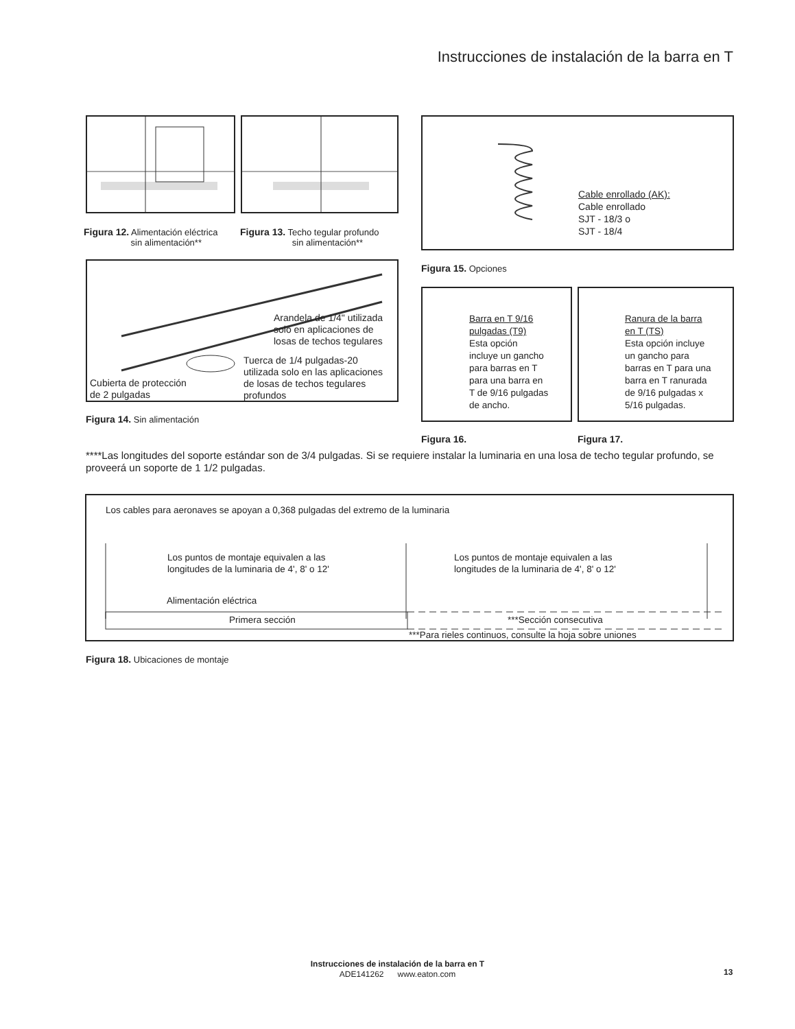Instrucciones de instalación de la barra en T
Figura 12. Alimentación eléctrica
sin alimentación**
Figura 13. Techo tegular profundo
sin alimentación**
Arandela de 1/4" utilizada
solo en aplicaciones de
losas de techos tegulares
Tuerca de 1/4 pulgadas-20
utilizada solo en las aplicaciones
de losas de techos tegulares
profundos
Cubierta de protección
de 2 pulgadas
Figura 14. Sin alimentación
Cable enrollado (AK):
Cable enrollado
SJT - 18/3 o
SJT - 18/4
Figura 15. Opciones
Barra en T 9/16
pulgadas (T9)
Esta opción
incluye un gancho
para barras en T
para una barra en
T de 9/16 pulgadas
de ancho.
Ranura de la barra
en T (TS)
Esta opción incluye
un gancho para
barras en T para una
barra en T ranurada
de 9/16 pulgadas x
5/16 pulgadas.
Figura 16. Figura 17.
****Las longitudes del soporte estándar son de 3/4 pulgadas. Si se requiere instalar la luminaria en una losa de techo tegular profundo, se proveerá un soporte de 1 1/2 pulgadas.
Los cables para aeronaves se apoyan a 0,368 pulgadas del extremo de la luminaria
Los puntos de montaje equivalen a las
longitudes de la luminaria de 4', 8' o 12'
Los puntos de montaje equivalen a las
longitudes de la luminaria de 4', 8' o 12'
Alimentación eléctrica
Primera sección ***Sección consecutiva
***Para rieles continuos, consulte la hoja sobre uniones
Figura 18. Ubicaciones de montaje
Instrucciones de instalación de la barra en T
ADE141262 www.eaton.com
13